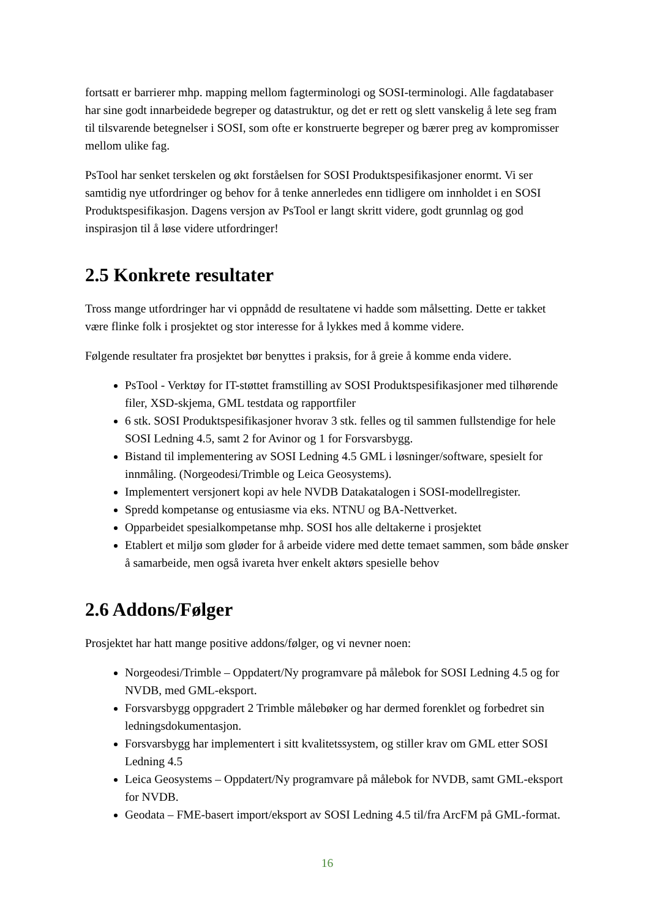fortsatt er barrierer mhp. mapping mellom fagterminologi og SOSI-terminologi. Alle fagdatabaser har sine godt innarbeidede begreper og datastruktur, og det er rett og slett vanskelig å lete seg fram til tilsvarende betegnelser i SOSI, som ofte er konstruerte begreper og bærer preg av kompromisser mellom ulike fag.
PsTool har senket terskelen og økt forståelsen for SOSI Produktspesifikasjoner enormt. Vi ser samtidig nye utfordringer og behov for å tenke annerledes enn tidligere om innholdet i en SOSI Produktspesifikasjon. Dagens versjon av PsTool er langt skritt videre, godt grunnlag og god inspirasjon til å løse videre utfordringer!
2.5 Konkrete resultater
Tross mange utfordringer har vi oppnådd de resultatene vi hadde som målsetting. Dette er takket være flinke folk i prosjektet og stor interesse for å lykkes med å komme videre.
Følgende resultater fra prosjektet bør benyttes i praksis, for å greie å komme enda videre.
PsTool - Verktøy for IT-støttet framstilling av SOSI Produktspesifikasjoner med tilhørende filer, XSD-skjema, GML testdata og rapportfiler
6 stk. SOSI Produktspesifikasjoner hvorav 3 stk. felles og til sammen fullstendige for hele SOSI Ledning 4.5, samt 2 for Avinor og 1 for Forsvarsbygg.
Bistand til implementering av SOSI Ledning 4.5 GML i løsninger/software, spesielt for innmåling. (Norgeodesi/Trimble og Leica Geosystems).
Implementert versjonert kopi av hele NVDB Datakatalogen i SOSI-modellregister.
Spredd kompetanse og entusiasme via eks. NTNU og BA-Nettverket.
Opparbeidet spesialkompetanse mhp. SOSI hos alle deltakerne i prosjektet
Etablert et miljø som gløder for å arbeide videre med dette temaet sammen, som både ønsker å samarbeide, men også ivareta hver enkelt aktørs spesielle behov
2.6 Addons/Følger
Prosjektet har hatt mange positive addons/følger, og vi nevner noen:
Norgeodesi/Trimble – Oppdatert/Ny programvare på målebok for SOSI Ledning 4.5 og for NVDB, med GML-eksport.
Forsvarsbygg oppgradert 2 Trimble målebøker og har dermed forenklet og forbedret sin ledningsdokumentasjon.
Forsvarsbygg har implementert i sitt kvalitetssystem, og stiller krav om GML etter SOSI Ledning 4.5
Leica Geosystems – Oppdatert/Ny programvare på målebok for NVDB, samt GML-eksport for NVDB.
Geodata – FME-basert import/eksport av SOSI Ledning 4.5 til/fra ArcFM på GML-format.
16